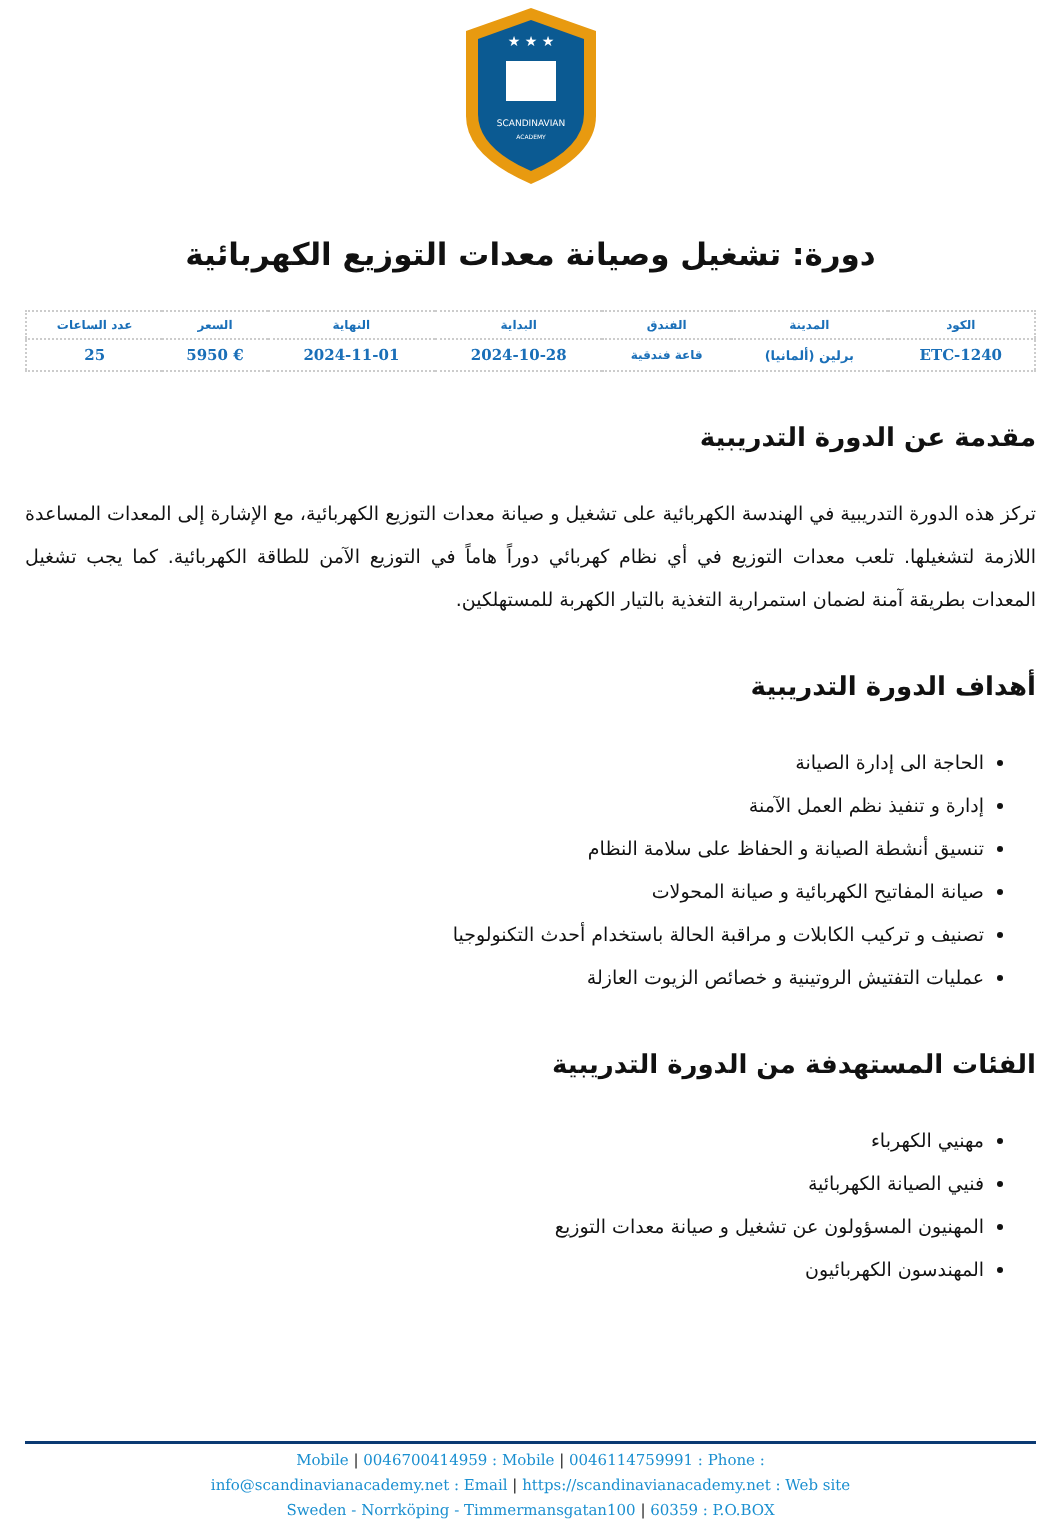SCANDINAVIAN
ACADEMY
★ ★ ★
دورة: تشغيل وصيانة معدات التوزيع الكهربائية
| الكود | المدينة | الفندق | البداية | النهاية | السعر | عدد الساعات |
| --- | --- | --- | --- | --- | --- | --- |
| ETC-1240 | برلين (ألمانيا) | قاعة فندقية | 2024-10-28 | 2024-11-01 | € 5950 | 25 |
مقدمة عن الدورة التدريبية
تركز هذه الدورة التدريبية في الهندسة الكهربائية على تشغيل و صيانة معدات التوزيع الكهربائية، مع الإشارة إلى المعدات المساعدة اللازمة لتشغيلها. تلعب معدات التوزيع في أي نظام كهربائي دوراً هاماً في التوزيع الآمن للطاقة الكهربائية. كما يجب تشغيل المعدات بطريقة آمنة لضمان استمرارية التغذية بالتيار الكهربة للمستهلكين.
أهداف الدورة التدريبية
الحاجة الى إدارة الصيانة
إدارة و تنفيذ نظم العمل الآمنة
تنسيق أنشطة الصيانة و الحفاظ على سلامة النظام
صيانة المفاتيح الكهربائية و صيانة المحولات
تصنيف و تركيب الكابلات و مراقبة الحالة باستخدام أحدث التكنولوجيا
عمليات التفتيش الروتينية و خصائص الزيوت العازلة
الفئات المستهدفة من الدورة التدريبية
مهنيي الكهرباء
فنيي الصيانة الكهربائية
المهنيون المسؤولون عن تشغيل و صيانة معدات التوزيع
المهندسون الكهربائيون
Mobile | 0046700414959 : Mobile | 0046114759991 : Phone :
info@scandinavianacademy.net : Email | https://scandinavianacademy.net : Web site
Sweden - Norrköping - Timmermansgatan100 | 60359 : P.O.BOX